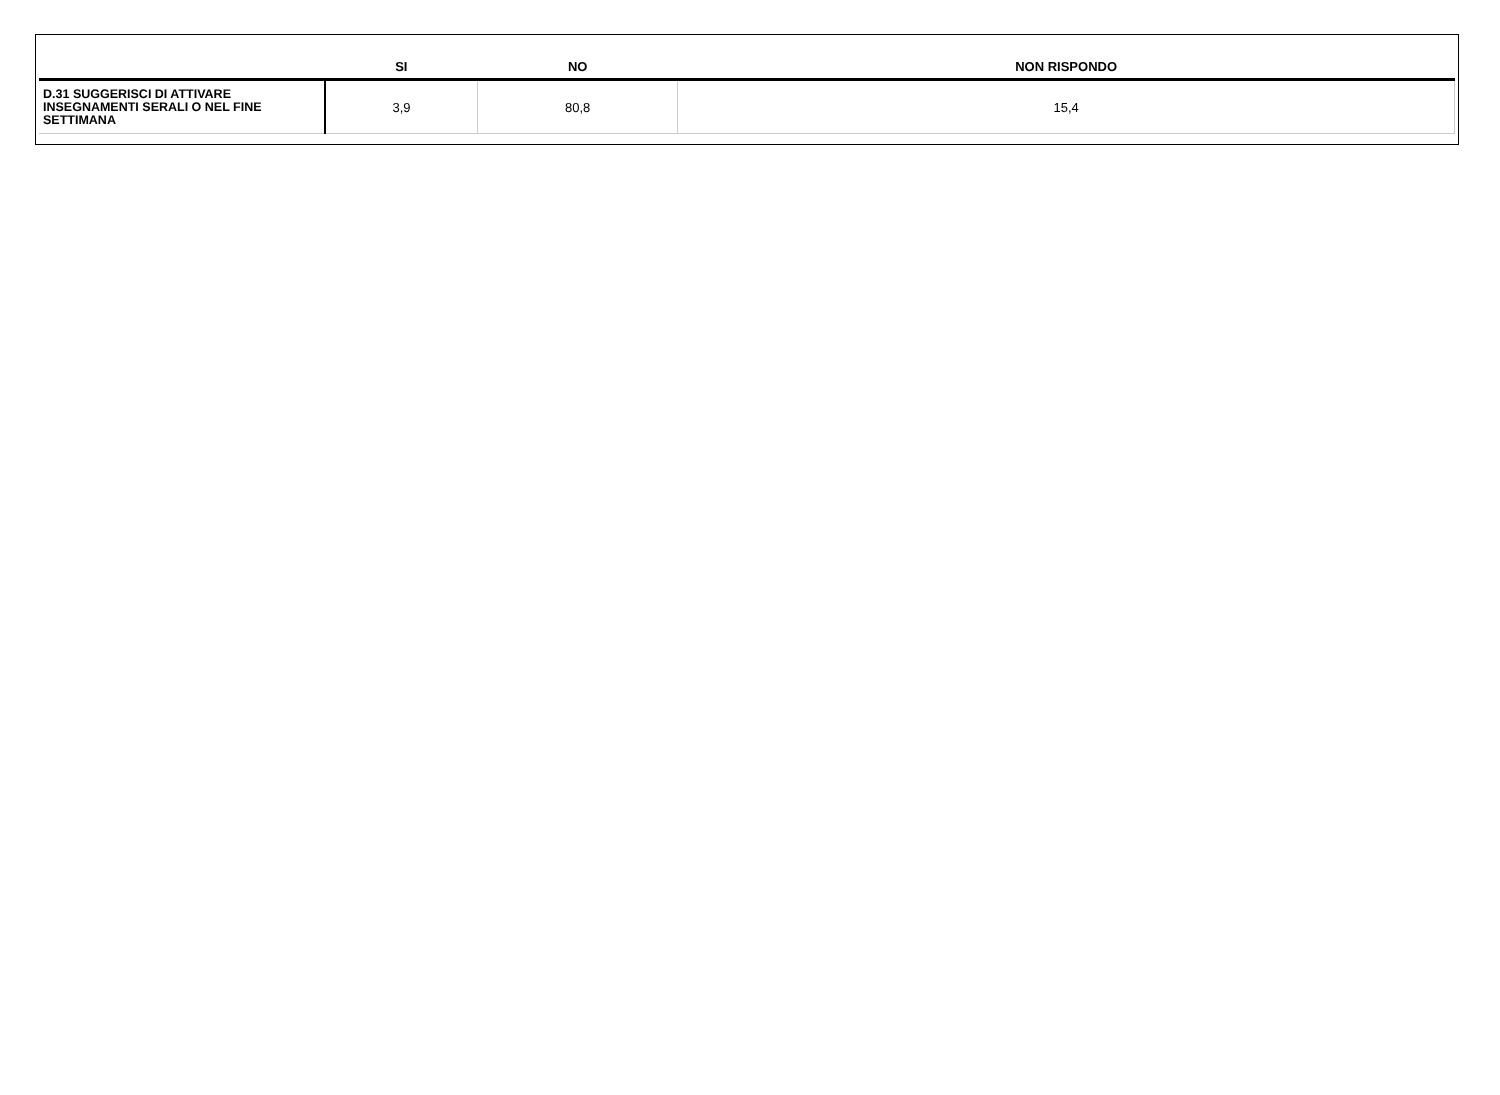| | SI | NO | NON RISPONDO |
| --- | --- | --- | --- |
| D.31 SUGGERISCI DI ATTIVARE INSEGNAMENTI SERALI O NEL FINE SETTIMANA | 3,9 | 80,8 | 15,4 |